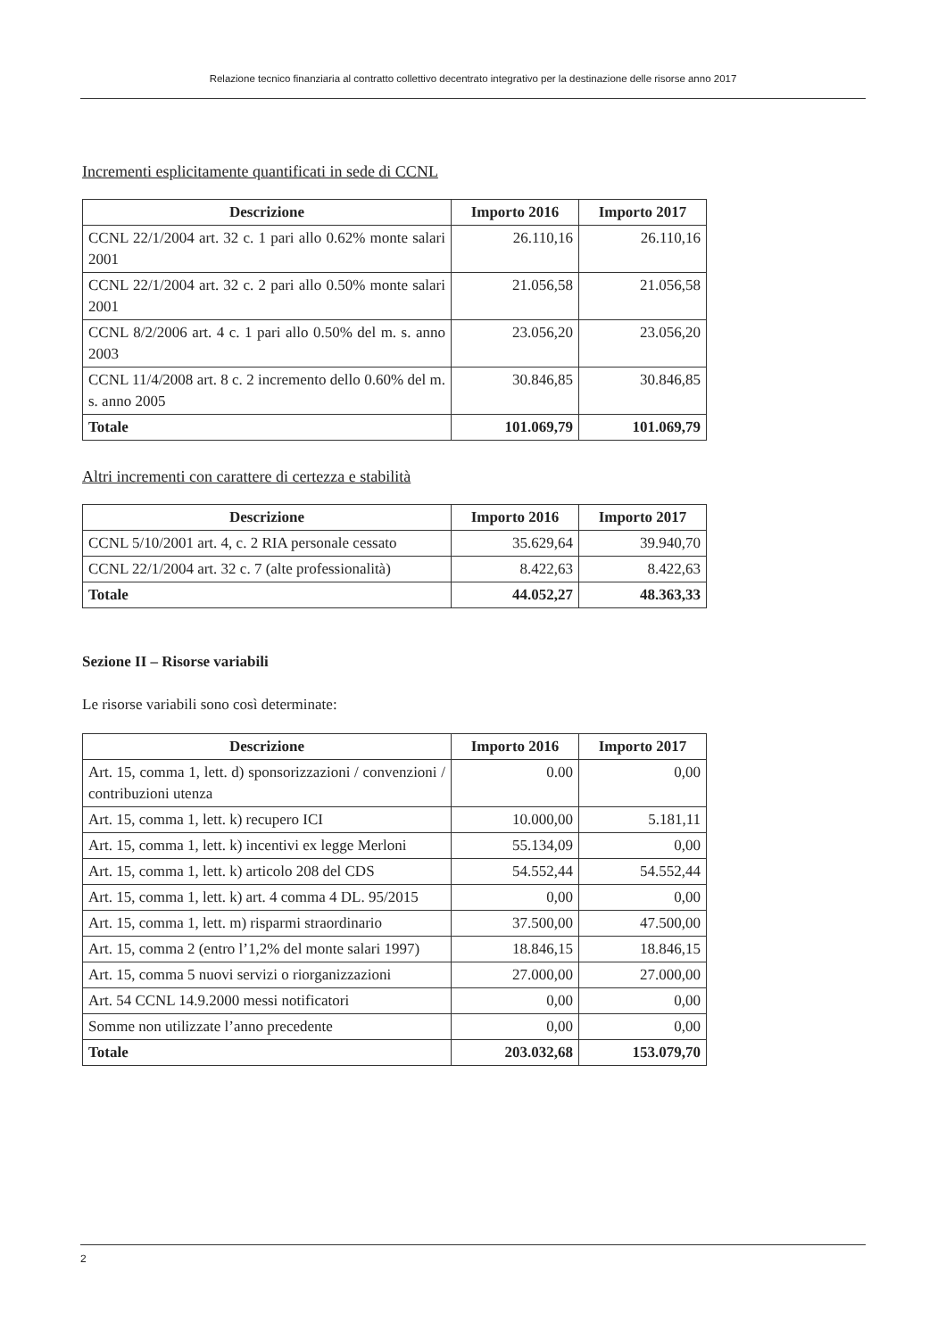Relazione tecnico finanziaria al contratto collettivo decentrato integrativo per la destinazione delle risorse anno 2017
Incrementi esplicitamente quantificati in sede di CCNL
| Descrizione | Importo 2016 | Importo 2017 |
| --- | --- | --- |
| CCNL 22/1/2004 art. 32 c. 1 pari allo 0.62% monte salari 2001 | 26.110,16 | 26.110,16 |
| CCNL 22/1/2004 art. 32 c. 2 pari allo 0.50% monte salari 2001 | 21.056,58 | 21.056,58 |
| CCNL 8/2/2006 art. 4 c. 1 pari allo 0.50% del m. s. anno 2003 | 23.056,20 | 23.056,20 |
| CCNL 11/4/2008 art. 8 c. 2 incremento dello 0.60% del m. s. anno 2005 | 30.846,85 | 30.846,85 |
| Totale | 101.069,79 | 101.069,79 |
Altri incrementi con carattere di certezza e stabilità
| Descrizione | Importo 2016 | Importo 2017 |
| --- | --- | --- |
| CCNL 5/10/2001 art. 4, c. 2 RIA personale cessato | 35.629,64 | 39.940,70 |
| CCNL 22/1/2004 art. 32 c. 7 (alte professionalità) | 8.422,63 | 8.422,63 |
| Totale | 44.052,27 | 48.363,33 |
Sezione II – Risorse variabili
Le risorse variabili sono così determinate:
| Descrizione | Importo 2016 | Importo 2017 |
| --- | --- | --- |
| Art. 15, comma 1, lett. d) sponsorizzazioni / convenzioni / contribuzioni utenza | 0.00 | 0,00 |
| Art. 15, comma 1, lett. k) recupero ICI | 10.000,00 | 5.181,11 |
| Art. 15, comma 1, lett. k) incentivi ex legge Merloni | 55.134,09 | 0,00 |
| Art. 15, comma 1, lett. k) articolo 208 del CDS | 54.552,44 | 54.552,44 |
| Art. 15, comma 1, lett. k) art. 4 comma 4 DL. 95/2015 | 0,00 | 0,00 |
| Art. 15, comma 1, lett. m) risparmi straordinario | 37.500,00 | 47.500,00 |
| Art. 15, comma 2 (entro l’1,2% del monte salari 1997) | 18.846,15 | 18.846,15 |
| Art. 15, comma 5 nuovi servizi o riorganizzazioni | 27.000,00 | 27.000,00 |
| Art. 54 CCNL 14.9.2000 messi notificatori | 0,00 | 0,00 |
| Somme non utilizzate l’anno precedente | 0,00 | 0,00 |
| Totale | 203.032,68 | 153.079,70 |
2